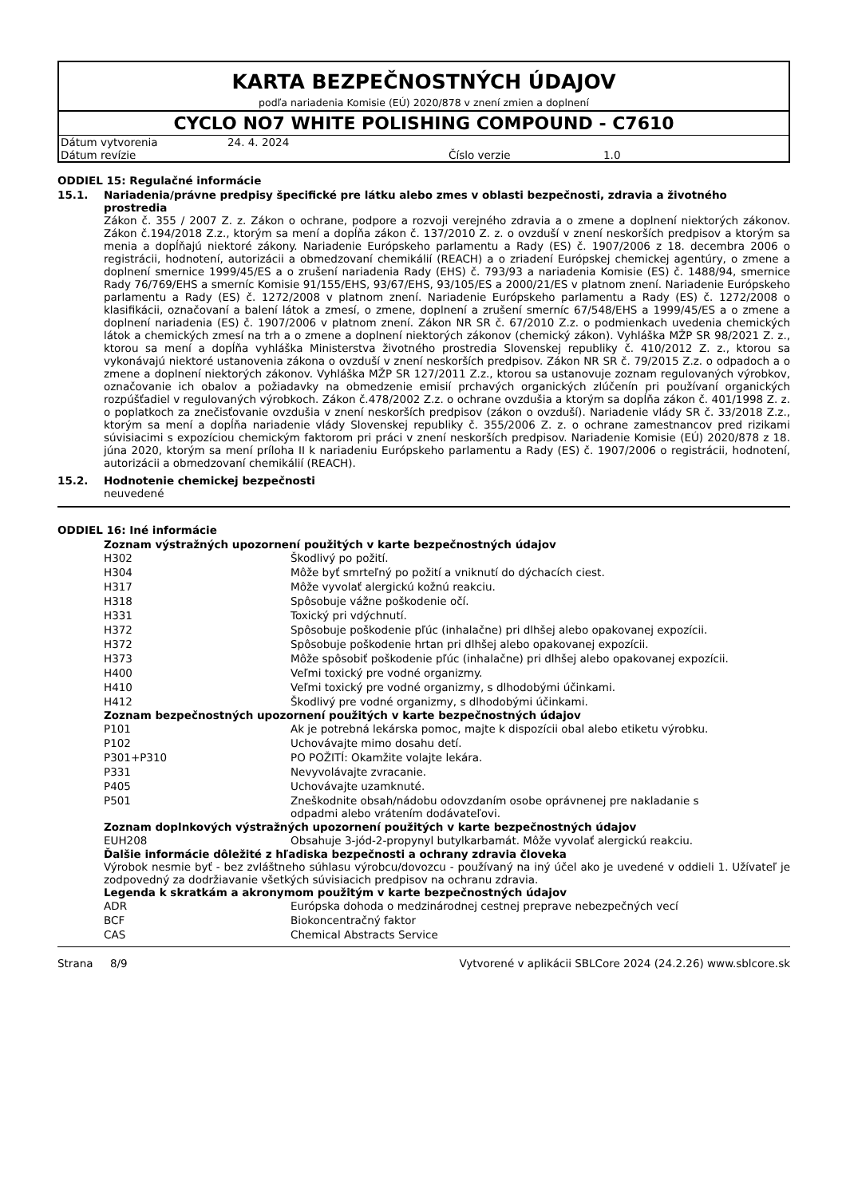KARTA BEZPEČNOSTNÝCH ÚDAJOV
podľa nariadenia Komisie (EÚ) 2020/878 v znení zmien a doplnení
CYCLO NO7 WHITE POLISHING COMPOUND - C7610
| Dátum vytvorenia | 24. 4. 2024 | | |
| Dátum revízie | | Číslo verzie | 1.0 |
ODDIEL 15: Regulačné informácie
15.1. Nariadenia/právne predpisy špecifické pre látku alebo zmes v oblasti bezpečnosti, zdravia a životného prostredia
Zákon č. 355 / 2007 Z. z. Zákon o ochrane, podpore a rozvoji verejného zdravia a o zmene a doplnení niektorých zákonov. Zákon č.194/2018 Z.z., ktorým sa mení a dopĺňa zákon č. 137/2010 Z. z. o ovzduší v znení neskorších predpisov a ktorým sa menia a dopĺňajú niektoré zákony. Nariadenie Európskeho parlamentu a Rady (ES) č. 1907/2006 z 18. decembra 2006 o registrácii, hodnotení, autorizácii a obmedzovaní chemikálií (REACH) a o zriadení Európskej chemickej agentúry, o zmene a doplnení smernice 1999/45/ES a o zrušení nariadenia Rady (EHS) č. 793/93 a nariadenia Komisie (ES) č. 1488/94, smernice Rady 76/769/EHS a smerníc Komisie 91/155/EHS, 93/67/EHS, 93/105/ES a 2000/21/ES v platnom znení. Nariadenie Európskeho parlamentu a Rady (ES) č. 1272/2008 v platnom znení. Nariadenie Európskeho parlamentu a Rady (ES) č. 1272/2008 o klasifikácii, označovaní a balení látok a zmesí, o zmene, doplnení a zrušení smerníc 67/548/EHS a 1999/45/ES a o zmene a doplnení nariadenia (ES) č. 1907/2006 v platnom znení. Zákon NR SR č. 67/2010 Z.z. o podmienkach uvedenia chemických látok a chemických zmesí na trh a o zmene a doplnení niektorých zákonov (chemický zákon). Vyhláška MŽP SR 98/2021 Z. z., ktorou sa mení a dopĺňa vyhláška Ministerstva životného prostredia Slovenskej republiky č. 410/2012 Z. z., ktorou sa vykonávajú niektoré ustanovenia zákona o ovzduší v znení neskorších predpisov. Zákon NR SR č. 79/2015 Z.z. o odpadoch a o zmene a doplnení niektorých zákonov. Vyhláška MŽP SR 127/2011 Z.z., ktorou sa ustanovuje zoznam regulovaných výrobkov, označovanie ich obalov a požiadavky na obmedzenie emisií prchavých organických zlúčenín pri používaní organických rozpúšťadiel v regulovaných výrobkoch. Zákon č.478/2002 Z.z. o ochrane ovzdušia a ktorým sa dopĺňa zákon č. 401/1998 Z. z. o poplatkoch za znečisťovanie ovzdušia v znení neskorších predpisov (zákon o ovzduší). Nariadenie vlády SR č. 33/2018 Z.z., ktorým sa mení a dopĺňa nariadenie vlády Slovenskej republiky č. 355/2006 Z. z. o ochrane zamestnancov pred rizikami súvisiacimi s expozíciou chemickým faktorom pri práci v znení neskorších predpisov. Nariadenie Komisie (EÚ) 2020/878 z 18. júna 2020, ktorým sa mení príloha II k nariadeniu Európskeho parlamentu a Rady (ES) č. 1907/2006 o registrácii, hodnotení, autorizácii a obmedzovaní chemikálií (REACH).
15.2. Hodnotenie chemickej bezpečnosti
neuvedené
ODDIEL 16: Iné informácie
Zoznam výstražných upozornení použitých v karte bezpečnostných údajov
| H302 | Škodlivý po požití. |
| H304 | Môže byť smrteľný po požití a vniknutí do dýchacích ciest. |
| H317 | Môže vyvolať alergickú kožnú reakciu. |
| H318 | Spôsobuje vážne poškodenie očí. |
| H331 | Toxický pri vdýchnutí. |
| H372 | Spôsobuje poškodenie pľúc (inhalačne) pri dlhšej alebo opakovanej expozícii. |
| H372 | Spôsobuje poškodenie hrtan pri dlhšej alebo opakovanej expozícii. |
| H373 | Môže spôsobiť poškodenie pľúc (inhalačne) pri dlhšej alebo opakovanej expozícii. |
| H400 | Veľmi toxický pre vodné organizmy. |
| H410 | Veľmi toxický pre vodné organizmy, s dlhodobými účinkami. |
| H412 | Škodlivý pre vodné organizmy, s dlhodobými účinkami. |
Zoznam bezpečnostných upozornení použitých v karte bezpečnostných údajov
| P101 | Ak je potrebná lekárska pomoc, majte k dispozícii obal alebo etiketu výrobku. |
| P102 | Uchovávajte mimo dosahu detí. |
| P301+P310 | PO POŽITÍ: Okamžite volajte lekára. |
| P331 | Nevyvolávajte zvracanie. |
| P405 | Uchovávajte uzamknuté. |
| P501 | Zneškodnite obsah/nádobu odovzdaním osobe oprávnenej pre nakladanie s odpadmi alebo vrátením dodávateľovi. |
Zoznam doplnkových výstražných upozornení použitých v karte bezpečnostných údajov
| EUH208 | Obsahuje 3-jód-2-propynyl butylkarbamát. Môže vyvolať alergickú reakciu. |
Ďalšie informácie dôležité z hľadiska bezpečnosti a ochrany zdravia človeka
Výrobok nesmie byť - bez zvláštneho súhlasu výrobcu/dovozcu - používaný na iný účel ako je uvedené v oddieli 1. Užívateľ je zodpovedný za dodržiavanie všetkých súvisiacich predpisov na ochranu zdravia.
Legenda k skratkám a akronymom použitým v karte bezpečnostných údajov
| ADR | Európska dohoda o medzinárodnej cestnej preprave nebezpečných vecí |
| BCF | Biokoncentračný faktor |
| CAS | Chemical Abstracts Service |
Strana 8/9 Vytvorené v aplikácii SBLCore 2024 (24.2.26) www.sblcore.sk